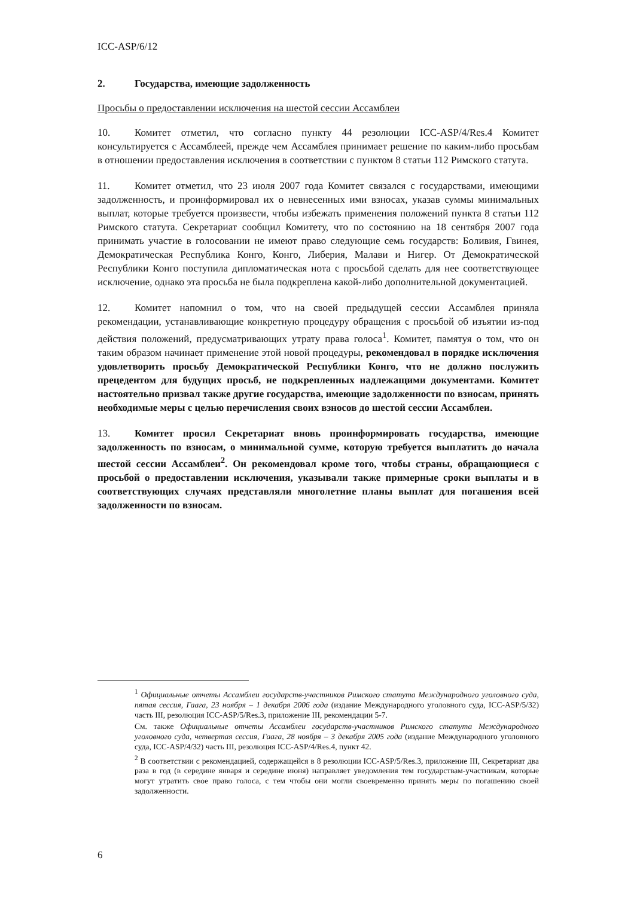ICC-ASP/6/12
2. Государства, имеющие задолженность
Просьбы о предоставлении исключения на шестой сессии Ассамблеи
10. Комитет отметил, что согласно пункту 44 резолюции ICC-ASP/4/Res.4 Комитет консультируется с Ассамблеей, прежде чем Ассамблея принимает решение по каким-либо просьбам в отношении предоставления исключения в соответствии с пунктом 8 статьи 112 Римского статута.
11. Комитет отметил, что 23 июля 2007 года Комитет связался с государствами, имеющими задолженность, и проинформировал их о невнесенных ими взносах, указав суммы минимальных выплат, которые требуется произвести, чтобы избежать применения положений пункта 8 статьи 112 Римского статута. Секретариат сообщил Комитету, что по состоянию на 18 сентября 2007 года принимать участие в голосовании не имеют право следующие семь государств: Боливия, Гвинея, Демократическая Республика Конго, Конго, Либерия, Малави и Нигер. От Демократической Республики Конго поступила дипломатическая нота с просьбой сделать для нее соответствующее исключение, однако эта просьба не была подкреплена какой-либо дополнительной документацией.
12. Комитет напомнил о том, что на своей предыдущей сессии Ассамблея приняла рекомендации, устанавливающие конкретную процедуру обращения с просьбой об изъятии из-под действия положений, предусматривающих утрату права голоса<sup>1</sup>. Комитет, памятуя о том, что он таким образом начинает применение этой новой процедуры, рекомендовал в порядке исключения удовлетворить просьбу Демократической Республики Конго, что не должно послужить прецедентом для будущих просьб, не подкрепленных надлежащими документами. Комитет настоятельно призвал также другие государства, имеющие задолженности по взносам, принять необходимые меры с целью перечисления своих взносов до шестой сессии Ассамблеи.
13. Комитет просил Секретариат вновь проинформировать государства, имеющие задолженность по взносам, о минимальной сумме, которую требуется выплатить до начала шестой сессии Ассамблеи<sup>2</sup>. Он рекомендовал кроме того, чтобы страны, обращающиеся с просьбой о предоставлении исключения, указывали также примерные сроки выплаты и в соответствующих случаях представляли многолетние планы выплат для погашения всей задолженности по взносам.
<sup>1</sup> Официальные отчеты Ассамблеи государств-участников Римского статута Международного уголовного суда, пятая сессия, Гаага, 23 ноября – 1 декабря 2006 года (издание Международного уголовного суда, ICC-ASP/5/32) часть III, резолюция ICC-ASP/5/Res.3, приложение III, рекомендации 5-7.
См. также Официальные отчеты Ассамблеи государств-участников Римского статута Международного уголовного суда, четвертая сессия, Гаага, 28 ноября – 3 декабря 2005 года (издание Международного уголовного суда, ICC-ASP/4/32) часть III, резолюция ICC-ASP/4/Res.4, пункт 42.
<sup>2</sup> В соответствии с рекомендацией, содержащейся в 8 резолюции ICC-ASP/5/Res.3, приложение III, Секретариат два раза в год (в середине января и середине июня) направляет уведомления тем государствам-участникам, которые могут утратить свое право голоса, с тем чтобы они могли своевременно принять меры по погашению своей задолженности.
6